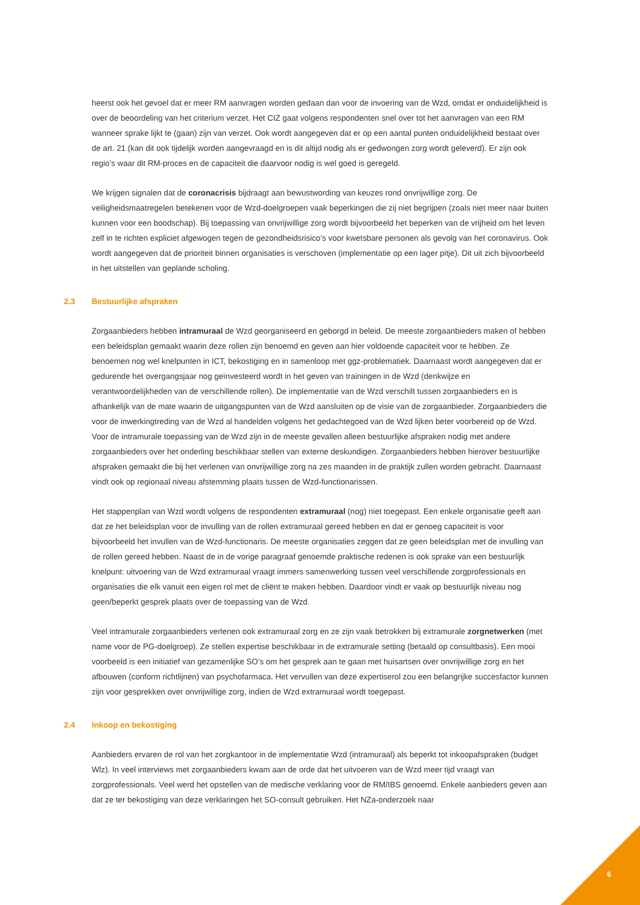heerst ook het gevoel dat er meer RM aanvragen worden gedaan dan voor de invoering van de Wzd, omdat er onduidelijkheid is over de beoordeling van het criterium verzet. Het CIZ gaat volgens respondenten snel over tot het aanvragen van een RM wanneer sprake lijkt te (gaan) zijn van verzet. Ook wordt aangegeven dat er op een aantal punten onduidelijkheid bestaat over de art. 21 (kan dit ook tijdelijk worden aangevraagd en is dit altijd nodig als er gedwongen zorg wordt geleverd). Er zijn ook regio’s waar dit RM-proces en de capaciteit die daarvoor nodig is wel goed is geregeld.
We krijgen signalen dat de coronacrisis bijdraagt aan bewustwording van keuzes rond onvrijwillige zorg. De veiligheidsmaatregelen betekenen voor de Wzd-doelgroepen vaak beperkingen die zij niet begrijpen (zoals niet meer naar buiten kunnen voor een boodschap). Bij toepassing van onvrijwillige zorg wordt bijvoorbeeld het beperken van de vrijheid om het leven zelf in te richten expliciet afgewogen tegen de gezondheidsrisico’s voor kwetsbare personen als gevolg van het coronavirus. Ook wordt aangegeven dat de prioriteit binnen organisaties is verschoven (implementatie op een lager pitje). Dit uit zich bijvoorbeeld in het uitstellen van geplande scholing.
2.3 Bestuurlijke afspraken
Zorgaanbieders hebben intramuraal de Wzd georganiseerd en geborgd in beleid. De meeste zorgaanbieders maken of hebben een beleidsplan gemaakt waarin deze rollen zijn benoemd en geven aan hier voldoende capaciteit voor te hebben. Ze benoemen nog wel knelpunten in ICT, bekostiging en in samenloop met ggz-problematiek. Daarnaast wordt aangegeven dat er gedurende het overgangsjaar nog geïnvesteerd wordt in het geven van trainingen in de Wzd (denkwijze en verantwoordelijkheden van de verschillende rollen). De implementatie van de Wzd verschilt tussen zorgaanbieders en is afhankelijk van de mate waarin de uitgangspunten van de Wzd aansluiten op de visie van de zorgaanbieder. Zorgaanbieders die voor de inwerkingtreding van de Wzd al handelden volgens het gedachtegoed van de Wzd lijken beter voorbereid op de Wzd. Voor de intramurale toepassing van de Wzd zijn in de meeste gevallen alleen bestuurlijke afspraken nodig met andere zorgaanbieders over het onderling beschikbaar stellen van externe deskundigen. Zorgaanbieders hebben hierover bestuurlijke afspraken gemaakt die bij het verlenen van onvrijwillige zorg na zes maanden in de praktijk zullen worden gebracht. Daarnaast vindt ook op regionaal niveau afstemming plaats tussen de Wzd-functionarissen.
Het stappenplan van Wzd wordt volgens de respondenten extramuraal (nog) niet toegepast. Een enkele organisatie geeft aan dat ze het beleidsplan voor de invulling van de rollen extramuraal gereed hebben en dat er genoeg capaciteit is voor bijvoorbeeld het invullen van de Wzd-functionaris. De meeste organisaties zeggen dat ze geen beleidsplan met de invulling van de rollen gereed hebben. Naast de in de vorige paragraaf genoemde praktische redenen is ook sprake van een bestuurlijk knelpunt: uitvoering van de Wzd extramuraal vraagt immers samenwerking tussen veel verschillende zorgprofessionals en organisaties die elk vanuit een eigen rol met de cliënt te maken hebben. Daardoor vindt er vaak op bestuurlijk niveau nog geen/beperkt gesprek plaats over de toepassing van de Wzd.
Veel intramurale zorgaanbieders verlenen ook extramuraal zorg en ze zijn vaak betrokken bij extramurale zorgnetwerken (met name voor de PG-doelgroep). Ze stellen expertise beschikbaar in de extramurale setting (betaald op consultbasis). Een mooi voorbeeld is een initiatief van gezamenlijke SO’s om het gesprek aan te gaan met huisartsen over onvrijwillige zorg en het afbouwen (conform richtlijnen) van psychofarmaca. Het vervullen van deze expertiserol zou een belangrijke succesfactor kunnen zijn voor gesprekken over onvrijwillige zorg, indien de Wzd extramuraal wordt toegepast.
2.4 Inkoop en bekostiging
Aanbieders ervaren de rol van het zorgkantoor in de implementatie Wzd (intramuraal) als beperkt tot inkoopafspraken (budget Wlz). In veel interviews met zorgaanbieders kwam aan de orde dat het uitvoeren van de Wzd meer tijd vraagt van zorgprofessionals. Veel werd het opstellen van de medische verklaring voor de RM/IBS genoemd. Enkele aanbieders geven aan dat ze ter bekostiging van deze verklaringen het SO-consult gebruiken. Het NZa-onderzoek naar
6